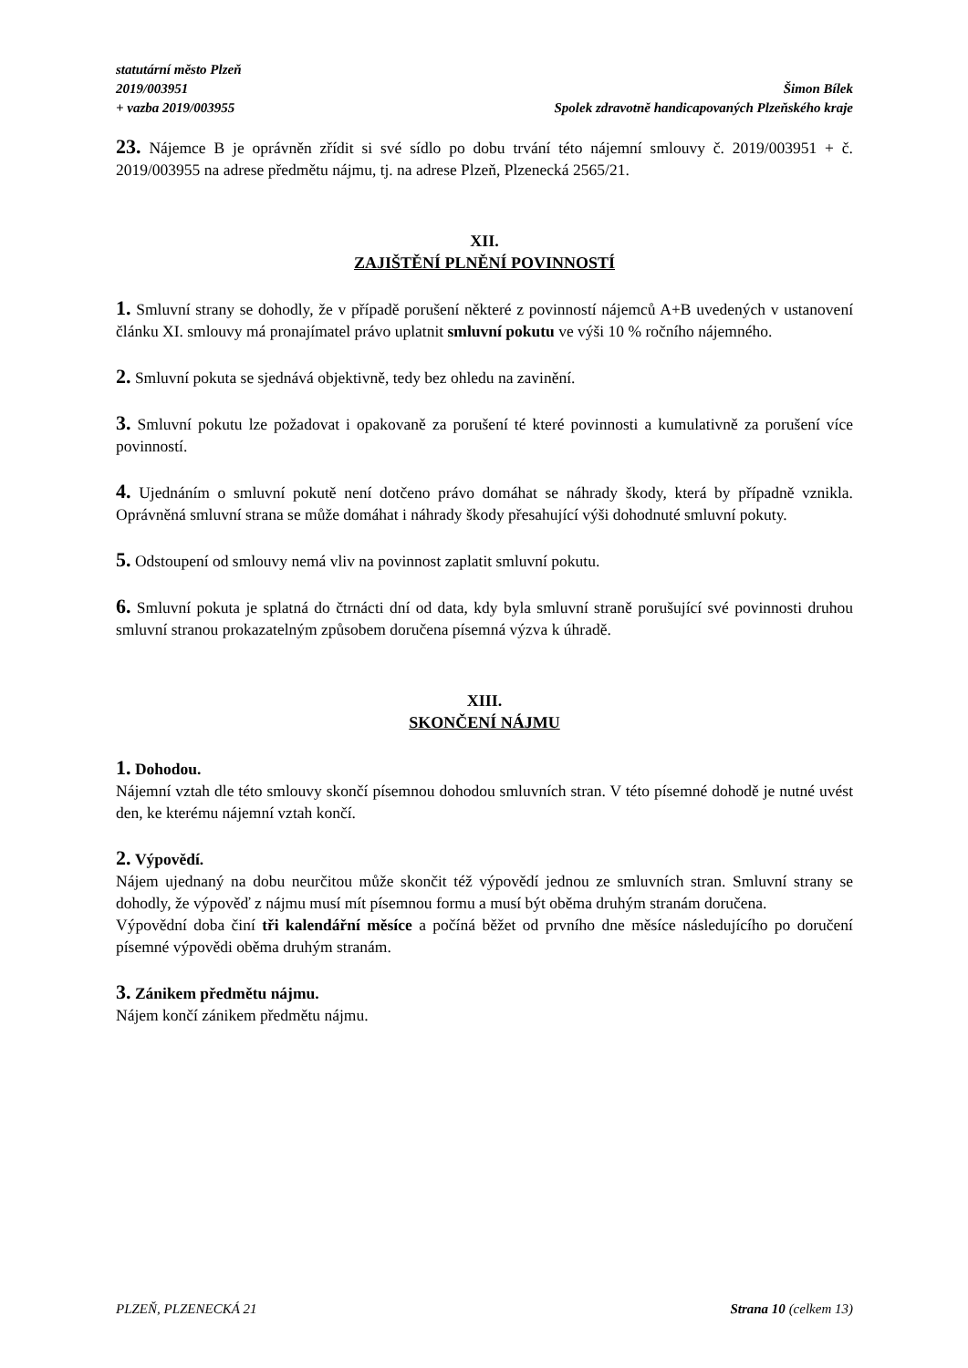statutární město Plzeň
2019/003951
+ vazba 2019/003955
Šimon Bílek
Spolek zdravotně handicapovaných Plzeňského kraje
23. Nájemce B je oprávněn zřídit si své sídlo po dobu trvání této nájemní smlouvy č. 2019/003951 + č. 2019/003955 na adrese předmětu nájmu, tj. na adrese Plzeň, Plzenecká 2565/21.
XII.
ZAJIŠTĚNÍ PLNĚNÍ POVINNOSTÍ
1. Smluvní strany se dohodly, že v případě porušení některé z povinností nájemců A+B uvedených v ustanovení článku XI. smlouvy má pronajímatel právo uplatnit smluvní pokutu ve výši 10 % ročního nájemného.
2. Smluvní pokuta se sjednává objektivně, tedy bez ohledu na zavinění.
3. Smluvní pokutu lze požadovat i opakovaně za porušení té které povinnosti a kumulativně za porušení více povinností.
4. Ujednáním o smluvní pokutě není dotčeno právo domáhat se náhrady škody, která by případně vznikla. Oprávněná smluvní strana se může domáhat i náhrady škody přesahující výši dohodnuté smluvní pokuty.
5. Odstoupení od smlouvy nemá vliv na povinnost zaplatit smluvní pokutu.
6. Smluvní pokuta je splatná do čtrnácti dní od data, kdy byla smluvní straně porušující své povinnosti druhou smluvní stranou prokazatelným způsobem doručena písemná výzva k úhradě.
XIII.
SKONČENÍ NÁJMU
1. Dohodou.
Nájemní vztah dle této smlouvy skončí písemnou dohodou smluvních stran. V této písemné dohodě je nutné uvést den, ke kterému nájemní vztah končí.
2. Výpovědí.
Nájem ujednaný na dobu neurčitou může skončit též výpovědí jednou ze smluvních stran. Smluvní strany se dohodly, že výpověď z nájmu musí mít písemnou formu a musí být oběma druhým stranám doručena.
Výpovědní doba činí tři kalendářní měsíce a počíná běžet od prvního dne měsíce následujícího po doručení písemné výpovědi oběma druhým stranám.
3. Zánikem předmětu nájmu.
Nájem končí zánikem předmětu nájmu.
PLZEŇ, PLZENECKÁ 21 Strana 10 (celkem 13)